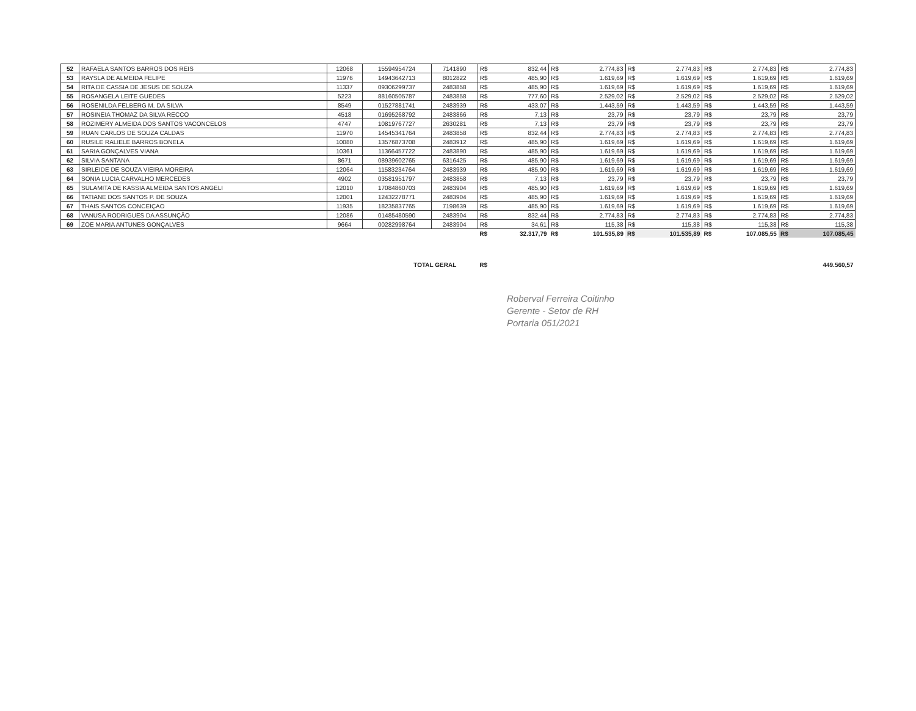| 52 | RAFAELA SANTOS BARROS DOS REIS | 12068 | 15594954724 | 7141890 | R$ | 832,44 | R$ | 2.774,83 | R$ | 2.774,83 | R$ | 2.774,83 | R$ | 2.774,83 |
| 53 | RAYSLA DE ALMEIDA FELIPE | 11976 | 14943642713 | 8012822 | R$ | 485,90 | R$ | 1.619,69 | R$ | 1.619,69 | R$ | 1.619,69 | R$ | 1.619,69 |
| 54 | RITA DE CASSIA DE JESUS DE SOUZA | 11337 | 09306299737 | 2483858 | R$ | 485,90 | R$ | 1.619,69 | R$ | 1.619,69 | R$ | 1.619,69 | R$ | 1.619,69 |
| 55 | ROSANGELA LEITE GUEDES | 5223 | 88160505787 | 2483858 | R$ | 777,60 | R$ | 2.529,02 | R$ | 2.529,02 | R$ | 2.529,02 | R$ | 2.529,02 |
| 56 | ROSENILDA FELBERG M. DA SILVA | 8549 | 01527881741 | 2483939 | R$ | 433,07 | R$ | 1.443,59 | R$ | 1.443,59 | R$ | 1.443,59 | R$ | 1.443,59 |
| 57 | ROSINEIA THOMAZ DA SILVA RECCO | 4518 | 01695268792 | 2483866 | R$ | 7,13 | R$ | 23,79 | R$ | 23,79 | R$ | 23,79 | R$ | 23,79 |
| 58 | ROZIMERY ALMEIDA DOS SANTOS VACONCELOS | 4747 | 10819767727 | 2630281 | R$ | 7,13 | R$ | 23,79 | R$ | 23,79 | R$ | 23,79 | R$ | 23,79 |
| 59 | RUAN CARLOS DE SOUZA CALDAS | 11970 | 14545341764 | 2483858 | R$ | 832,44 | R$ | 2.774,83 | R$ | 2.774,83 | R$ | 2.774,83 | R$ | 2.774,83 |
| 60 | RUSILE RALIELE BARROS BONELA | 10080 | 13576873708 | 2483912 | R$ | 485,90 | R$ | 1.619,69 | R$ | 1.619,69 | R$ | 1.619,69 | R$ | 1.619,69 |
| 61 | SARIA GONÇALVES VIANA | 10361 | 11366457722 | 2483890 | R$ | 485,90 | R$ | 1.619,69 | R$ | 1.619,69 | R$ | 1.619,69 | R$ | 1.619,69 |
| 62 | SILVIA SANTANA | 8671 | 08939602765 | 6316425 | R$ | 485,90 | R$ | 1.619,69 | R$ | 1.619,69 | R$ | 1.619,69 | R$ | 1.619,69 |
| 63 | SIRLEIDE DE SOUZA VIEIRA MOREIRA | 12064 | 11583234764 | 2483939 | R$ | 485,90 | R$ | 1.619,69 | R$ | 1.619,69 | R$ | 1.619,69 | R$ | 1.619,69 |
| 64 | SONIA LUCIA CARVALHO MERCEDES | 4902 | 03581951797 | 2483858 | R$ | 7,13 | R$ | 23,79 | R$ | 23,79 | R$ | 23,79 | R$ | 23,79 |
| 65 | SULAMITA DE KASSIA ALMEIDA SANTOS ANGELI | 12010 | 17084860703 | 2483904 | R$ | 485,90 | R$ | 1.619,69 | R$ | 1.619,69 | R$ | 1.619,69 | R$ | 1.619,69 |
| 66 | TATIANE DOS SANTOS P. DE SOUZA | 12001 | 12432278771 | 2483904 | R$ | 485,90 | R$ | 1.619,69 | R$ | 1.619,69 | R$ | 1.619,69 | R$ | 1.619,69 |
| 67 | THAIS SANTOS CONCEIÇAO | 11935 | 18235837765 | 7198639 | R$ | 485,90 | R$ | 1.619,69 | R$ | 1.619,69 | R$ | 1.619,69 | R$ | 1.619,69 |
| 68 | VANUSA RODRIGUES DA ASSUNÇÃO | 12086 | 01485480590 | 2483904 | R$ | 832,44 | R$ | 2.774,83 | R$ | 2.774,83 | R$ | 2.774,83 | R$ | 2.774,83 |
| 69 | ZOE MARIA ANTUNES GONÇALVES | 9664 | 00282998764 | 2483904 | R$ | 34,61 | R$ | 115,38 | R$ | 115,38 | R$ | 115,38 | R$ | 115,38 |
| | | | | | R$ | 32.317,79 | R$ | 101.535,89 | R$ | 101.535,89 | R$ | 107.085,55 | R$ | 107.085,45 |
| TOTAL GERAL | | | | | R$ | 449.560,57 | | | | | | | | |
Roberval Ferreira Coitinho
Gerente - Setor de RH
Portaria 051/2021